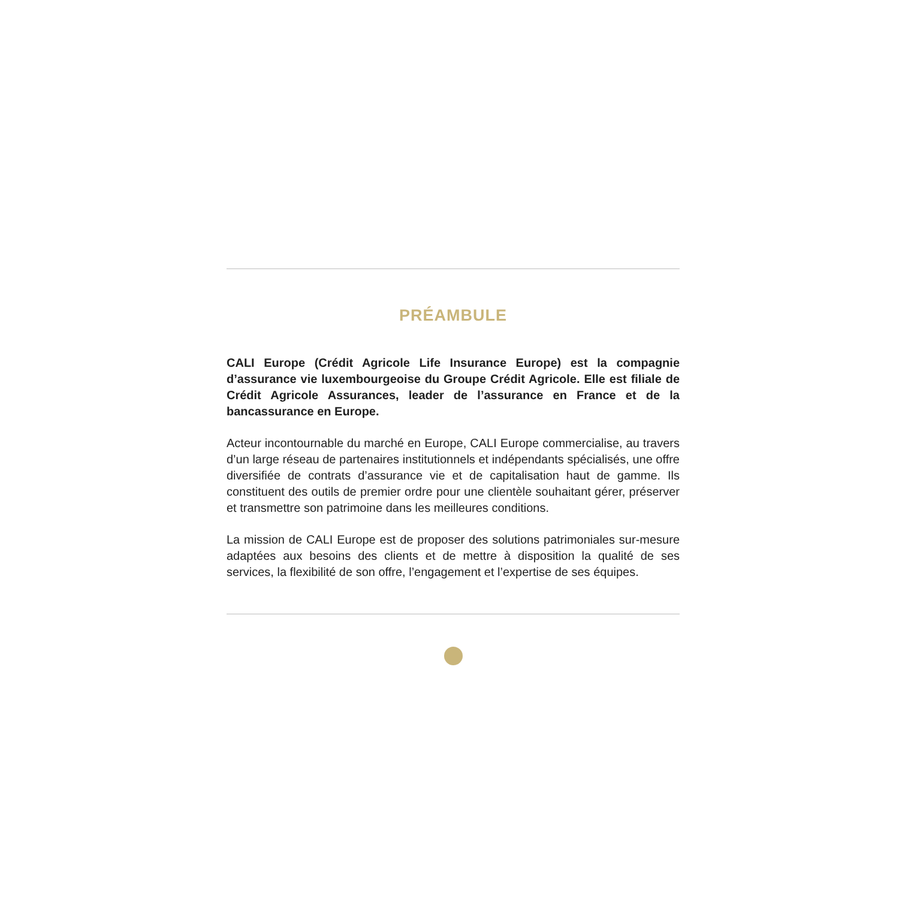PRÉAMBULE
CALI Europe (Crédit Agricole Life Insurance Europe) est la compagnie d’assurance vie luxembourgeoise du Groupe Crédit Agricole. Elle est filiale de Crédit Agricole Assurances, leader de l’assurance en France et de la bancassurance en Europe.
Acteur incontournable du marché en Europe, CALI Europe commercialise, au travers d’un large réseau de partenaires institutionnels et indépendants spécialisés, une offre diversifiée de contrats d’assurance vie et de capitalisation haut de gamme. Ils constituent des outils de premier ordre pour une clientèle souhaitant gérer, préserver et transmettre son patrimoine dans les meilleures conditions.
La mission de CALI Europe est de proposer des solutions patrimoniales sur-mesure adaptées aux besoins des clients et de mettre à disposition la qualité de ses services, la flexibilité de son offre, l’engagement et l’expertise de ses équipes.